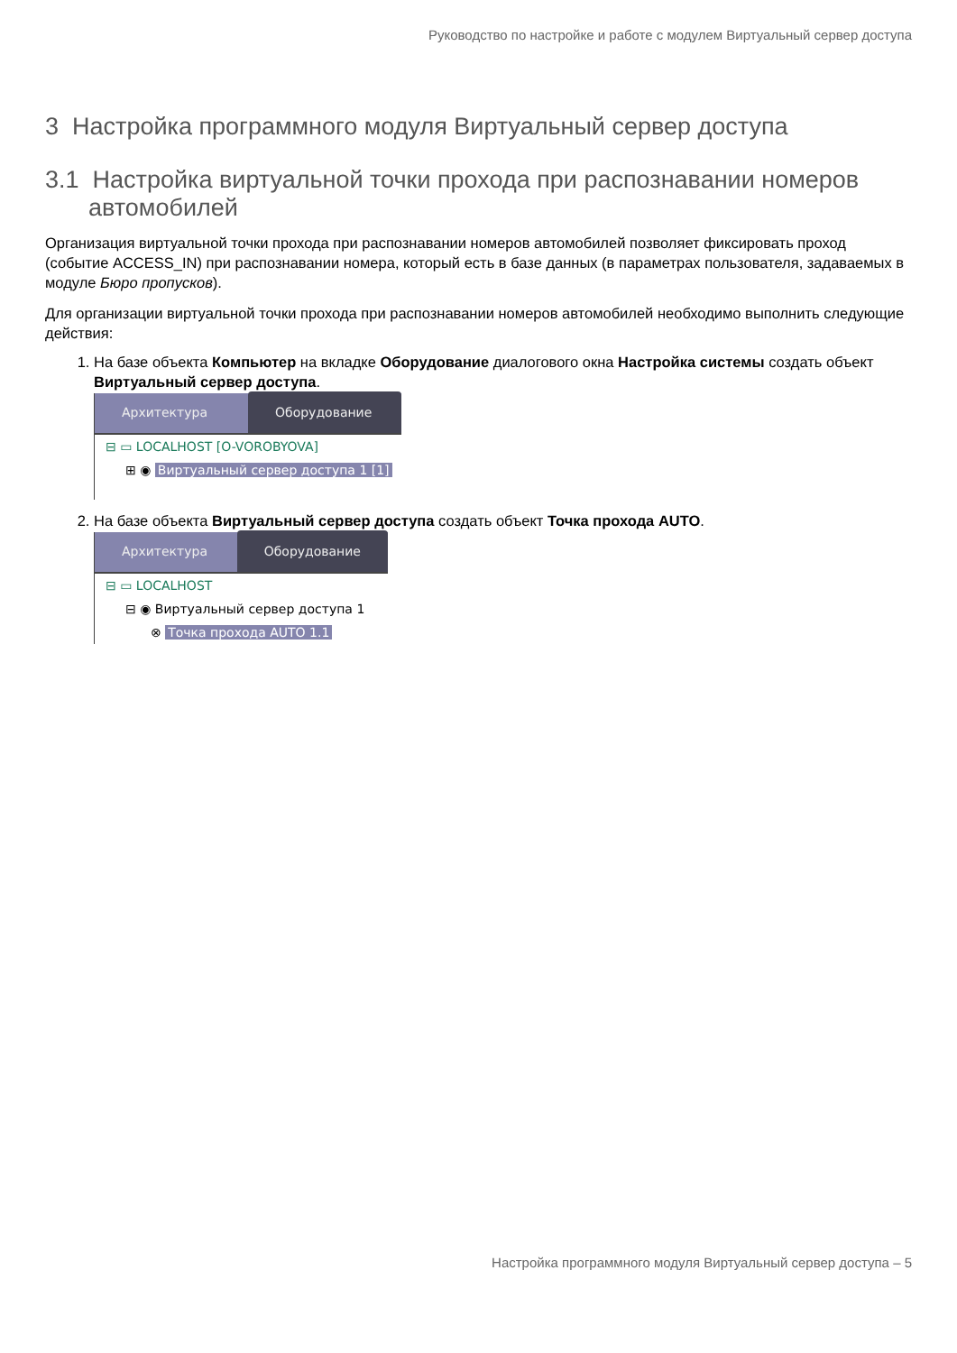Руководство по настройке и работе с модулем Виртуальный сервер доступа
3 Настройка программного модуля Виртуальный сервер доступа
3.1 Настройка виртуальной точки прохода при распознавании номеров автомобилей
Организация виртуальной точки прохода при распознавании номеров автомобилей позволяет фиксировать проход (событие ACCESS_IN) при распознавании номера, который есть в базе данных (в параметрах пользователя, задаваемых в модуле Бюро пропусков).
Для организации виртуальной точки прохода при распознавании номеров автомобилей необходимо выполнить следующие действия:
1. На базе объекта Компьютер на вкладке Оборудование диалогового окна Настройка системы создать объект Виртуальный сервер доступа.
Архитектура
Оборудование
⊟ ▭ LOCALHOST [O-VOROBYOVA]
⊞ ◉ Виртуальный сервер доступа 1 [1]
2. На базе объекта Виртуальный сервер доступа создать объект Точка прохода AUTO.
Архитектура
Оборудование
⊟ ▭ LOCALHOST
⊟ ◉ Виртуальный сервер доступа 1
⊗ Точка прохода AUTO 1.1
Настройка программного модуля Виртуальный сервер доступа – 5